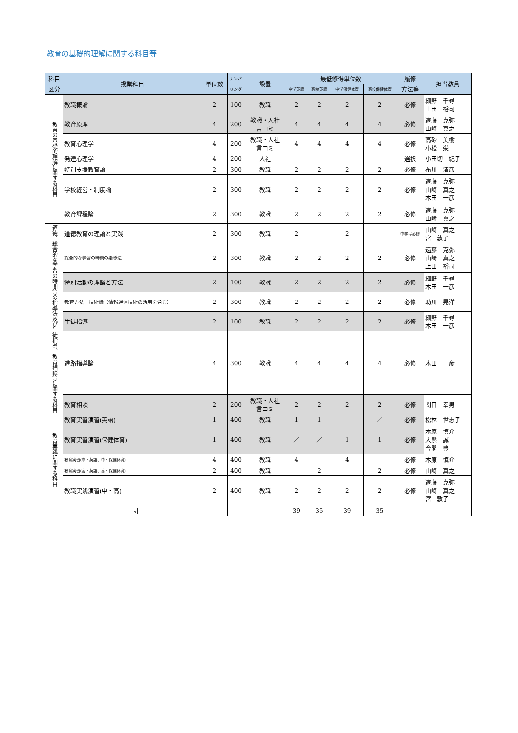教育の基礎的理解に関する科目等
| 科目 | 授業科目 | 単位数 | ナンバ | 設置 | 最低修得単位数 | | | | 履修 | 担当教員 |
| --- | --- | --- | --- | --- | --- | --- | --- | --- | --- | --- |
| 区分 | | | リング | | 中学英語 | 高校英語 | 中学保健体育 | 高校保健体育 | 方法等 | |
| 教育の基礎的理解に関する科目 | 教職概論 | 2 | 100 | 教職 | 2 | 2 | 2 | 2 | 必修 | 細野 千尋 上田 裕司 |
| | 教育原理 | 4 | 200 | 教職・人社 言コミ | 4 | 4 | 4 | 4 | 必修 | 遠藤 克弥 山﨑 真之 |
| | 教育心理学 | 4 | 200 | 教職・人社 言コミ | 4 | 4 | 4 | 4 | 必修 | 高砂 美樹 小松 栄一 |
| | 発達心理学 | 4 | 200 | 人社 | | | | | 選択 | 小田切 紀子 |
| | 特別支援教育論 | 2 | 300 | 教職 | 2 | 2 | 2 | 2 | 必修 | 布川 清彦 |
| | 学校経営・制度論 | 2 | 300 | 教職 | 2 | 2 | 2 | 2 | 必修 | 遠藤 克弥 山﨑 真之 木田 一彦 |
| | 教育課程論 | 2 | 300 | 教職 | 2 | 2 | 2 | 2 | 必修 | 遠藤 克弥 山﨑 真之 |
| 道徳、総合的な学習の時間等の指導法及び生徒指導、教育相談等に関する科目 | 道徳教育の理論と実践 | 2 | 300 | 教職 | 2 | | 2 | | 中学は必修 | 山﨑 真之 宮 敦子 |
| | 総合的な学習の時間の指導法 | 2 | 300 | 教職 | 2 | 2 | 2 | 2 | 必修 | 遠藤 克弥 山﨑 真之 上田 裕司 |
| | 特別活動の理論と方法 | 2 | 100 | 教職 | 2 | 2 | 2 | 2 | 必修 | 細野 千尋 木田 一彦 |
| | 教育方法・技術論（情報通信技術の活用を含む） | 2 | 300 | 教職 | 2 | 2 | 2 | 2 | 必修 | 助川 晃洋 |
| | 生徒指導 | 2 | 100 | 教職 | 2 | 2 | 2 | 2 | 必修 | 細野 千尋 木田 一彦 |
| | 進路指導論 | 4 | 300 | 教職 | 4 | 4 | 4 | 4 | 必修 | 木田 一彦 |
| | 教育相談 | 2 | 200 | 教職・人社 言コミ | 2 | 2 | 2 | 2 | 必修 | 関口 幸男 |
| 教育実践に関する科目 | 教育実習演習(英語) | 1 | 400 | 教職 | 1 | 1 | | ／ | 必修 | 松林 世志子 |
| | 教育実習演習(保健体育) | 1 | 400 | 教職 | ／ | ／ | 1 | 1 | 必修 | 木原 慎介 大熊 誠二 今関 豊一 |
| | 教育実習(中・英語、中・保健体育) | 4 | 400 | 教職 | 4 | | 4 | | 必修 | 木原 慎介 |
| | 教育実習(高・英語、高・保健体育) | 2 | 400 | 教職 | | 2 | | 2 | 必修 | 山﨑 真之 |
| | 教職実践演習(中・高) | 2 | 400 | 教職 | 2 | 2 | 2 | 2 | 必修 | 遠藤 克弥 山﨑 真之 宮 敦子 |
| 計 | | | | | 39 | 35 | 39 | 35 | | |